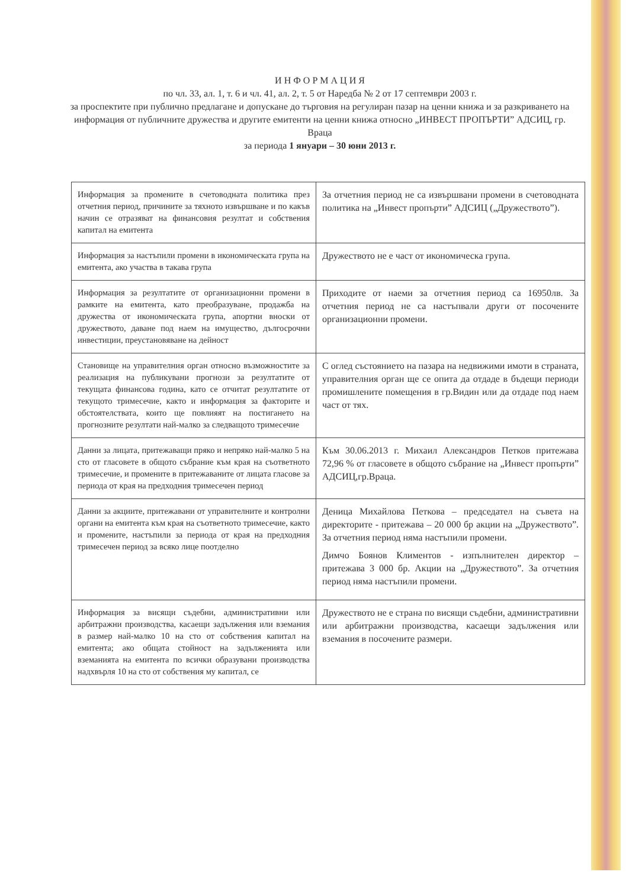И Н Ф О Р М А Ц И Я
по чл. 33, ал. 1, т. 6 и чл. 41, ал. 2, т. 5 от Наредба № 2 от 17 септември 2003 г.
за проспектите при публично предлагане и допускане до търговия на регулиран пазар на ценни книжа и за разкриването на информация от публичните дружества и другите емитенти на ценни книжа относно „ИНВЕСТ ПРОПЪРТИ” АДСИЦ, гр. Враца
за периода 1 януари – 30 юни 2013 г.
| Информация за промените в счетоводната политика през отчетния период, причините за тяхното извършване и по какъв начин се отразяват на финансовия резултат и собствения капитал на емитента | За отчетния период не са извършвани промени в счетоводната политика на „Инвест пропърти” АДСИЦ („Дружеството”). |
| Информация за настъпили промени в икономическата група на емитента, ако участва в такава група | Дружеството не е част от икономическа група. |
| Информация за резултатите от организационни промени в рамките на емитента, като преобразуване, продажба на дружества от икономическата група, апортни вноски от дружеството, даване под наем на имущество, дългосрочни инвестиции, преустановяване на дейност | Приходите от наеми за отчетния период са 16950лв. За отчетния период не са настъпвали други от посочените организационни промени. |
| Становище на управителния орган относно възможностите за реализация на публикувани прогнози за резултатите от текущата финансова година, като се отчитат резултатите от текущото тримесечие, както и информация за факторите и обстоятелствата, които ще повлияят на постигането на прогнозните резултати най-малко за следващото тримесечие | С оглед състоянието на пазара на недвижими имоти в страната, управителния орган ще се опита да отдаде в бъдещи периоди промишлените помещения в гр.Видин или да отдаде под наем част от тях. |
| Данни за лицата, притежаващи пряко и непряко най-малко 5 на сто от гласовете в общото събрание към края на съответното тримесечие, и промените в притежаваните от лицата гласове за периода от края на предходния тримесечен период | Към 30.06.2013 г. Михаил Александров Петков притежава 72,96 % от гласовете в общото събрание на „Инвест пропърти” АДСИЦ,гр.Враца. |
| Данни за акциите, притежавани от управителните и контролни органи на емитента към края на съответното тримесечие, както и промените, настъпили за периода от края на предходния тримесечен период за всяко лице поотделно | Деница Михайлова Петкова – председател на съвета на директорите - притежава – 20 000 бр акции на „Дружеството”. За отчетния период няма настъпили промени. Димчо Боянов Климентов - изпълнителен директор – притежава 3 000 бр. Акции на „Дружеството”. За отчетния период няма настъпили промени. |
| Информация за висящи съдебни, административни или арбитражни производства, касаещи задължения или вземания в размер най-малко 10 на сто от собствения капитал на емитента; ако общата стойност на задълженията или вземанията на емитента по всички образувани производства надхвърля 10 на сто от собствения му капитал, се | Дружеството не е страна по висящи съдебни, административни или арбитражни производства, касаещи задължения или вземания в посочените размери. |